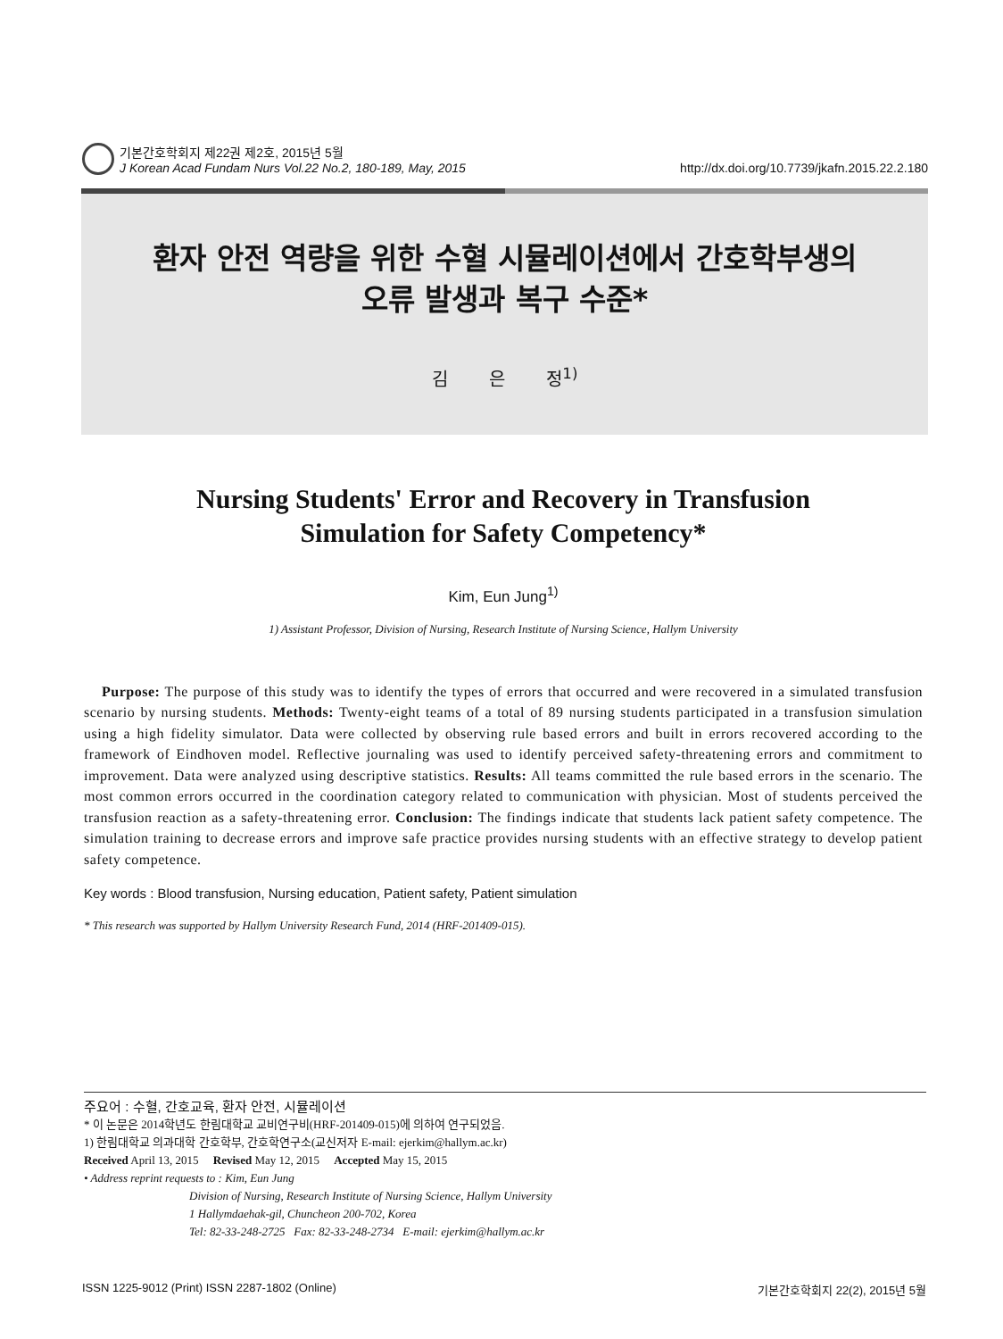기본간호학회지 제22권 제2호, 2015년 5월
J Korean Acad Fundam Nurs Vol.22 No.2, 180-189, May, 2015
http://dx.doi.org/10.7739/jkafn.2015.22.2.180
환자 안전 역량을 위한 수혈 시뮬레이션에서 간호학부생의
오류 발생과 복구 수준*
김 은 정<sup>1)</sup>
Nursing Students' Error and Recovery in Transfusion
Simulation for Safety Competency*
Kim, Eun Jung<sup>1)</sup>
1) Assistant Professor, Division of Nursing, Research Institute of Nursing Science, Hallym University
Purpose: The purpose of this study was to identify the types of errors that occurred and were recovered in a simulated transfusion scenario by nursing students. Methods: Twenty-eight teams of a total of 89 nursing students participated in a transfusion simulation using a high fidelity simulator. Data were collected by observing rule based errors and built in errors recovered according to the framework of Eindhoven model. Reflective journaling was used to identify perceived safety-threatening errors and commitment to improvement. Data were analyzed using descriptive statistics. Results: All teams committed the rule based errors in the scenario. The most common errors occurred in the coordination category related to communication with physician. Most of students perceived the transfusion reaction as a safety-threatening error. Conclusion: The findings indicate that students lack patient safety competence. The simulation training to decrease errors and improve safe practice provides nursing students with an effective strategy to develop patient safety competence.
Key words : Blood transfusion, Nursing education, Patient safety, Patient simulation
* This research was supported by Hallym University Research Fund, 2014 (HRF-201409-015).
주요어 : 수혈, 간호교육, 환자 안전, 시뮬레이션
* 이 논문은 2014학년도 한림대학교 교비연구비(HRF-201409-015)에 의하여 연구되었음.
1) 한림대학교 의과대학 간호학부, 간호학연구소(교신저자 E-mail: ejerkim@hallym.ac.kr)
Received April 13, 2015 Revised May 12, 2015 Accepted May 15, 2015
• Address reprint requests to : Kim, Eun Jung
Division of Nursing, Research Institute of Nursing Science, Hallym University
1 Hallymdaehak-gil, Chuncheon 200-702, Korea
Tel: 82-33-248-2725 Fax: 82-33-248-2734 E-mail: ejerkim@hallym.ac.kr
ISSN 1225-9012 (Print) ISSN 2287-1802 (Online) 기본간호학회지 22(2), 2015년 5월